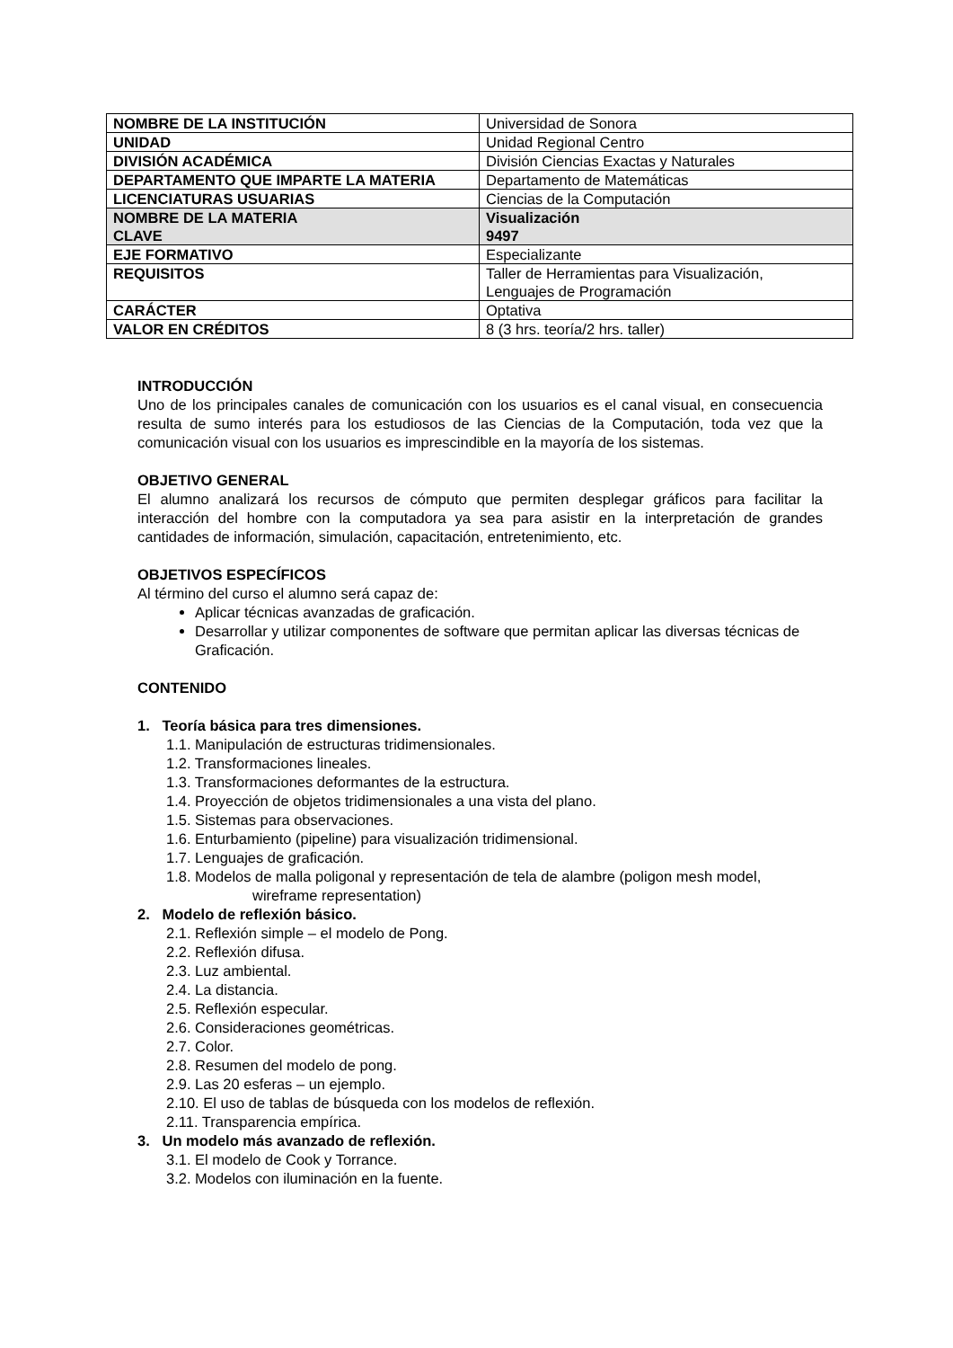| NOMBRE DE LA INSTITUCIÓN | Universidad de Sonora |
| UNIDAD | Unidad Regional Centro |
| DIVISIÓN ACADÉMICA | División Ciencias Exactas y Naturales |
| DEPARTAMENTO QUE IMPARTE LA MATERIA | Departamento de Matemáticas |
| LICENCIATURAS USUARIAS | Ciencias de la Computación |
| NOMBRE DE LA MATERIA | Visualización |
| CLAVE | 9497 |
| EJE FORMATIVO | Especializante |
| REQUISITOS | Taller de Herramientas para Visualización, Lenguajes de Programación |
| CARÁCTER | Optativa |
| VALOR EN CRÉDITOS | 8 (3 hrs. teoría/2 hrs. taller) |
INTRODUCCIÓN
Uno de los principales canales de comunicación con los usuarios es el canal visual, en consecuencia resulta de sumo interés para los estudiosos de las Ciencias de la Computación, toda vez que la comunicación visual con los usuarios es imprescindible en la mayoría de los sistemas.
OBJETIVO GENERAL
El alumno analizará los recursos de cómputo que permiten desplegar gráficos para facilitar la interacción del hombre con la computadora ya sea para asistir en la interpretación de grandes cantidades de información, simulación, capacitación, entretenimiento, etc.
OBJETIVOS ESPECÍFICOS
Al término del curso el alumno será capaz de:
Aplicar técnicas avanzadas de graficación.
Desarrollar y utilizar componentes de software que permitan aplicar las diversas técnicas de Graficación.
CONTENIDO
1. Teoría básica para tres dimensiones.
1.1. Manipulación de estructuras tridimensionales.
1.2. Transformaciones lineales.
1.3. Transformaciones deformantes de la estructura.
1.4. Proyección de objetos tridimensionales a una vista del plano.
1.5. Sistemas para observaciones.
1.6. Enturbamiento (pipeline) para visualización tridimensional.
1.7. Lenguajes de graficación.
1.8. Modelos de malla poligonal y representación de tela de alambre (poligon mesh model,
wireframe representation)
2. Modelo de reflexión básico.
2.1. Reflexión simple – el modelo de Pong.
2.2. Reflexión difusa.
2.3. Luz ambiental.
2.4. La distancia.
2.5. Reflexión especular.
2.6. Consideraciones geométricas.
2.7. Color.
2.8. Resumen del modelo de pong.
2.9. Las 20 esferas – un ejemplo.
2.10. El uso de tablas de búsqueda con los modelos de reflexión.
2.11. Transparencia empírica.
3. Un modelo más avanzado de reflexión.
3.1. El modelo de Cook y Torrance.
3.2. Modelos con iluminación en la fuente.